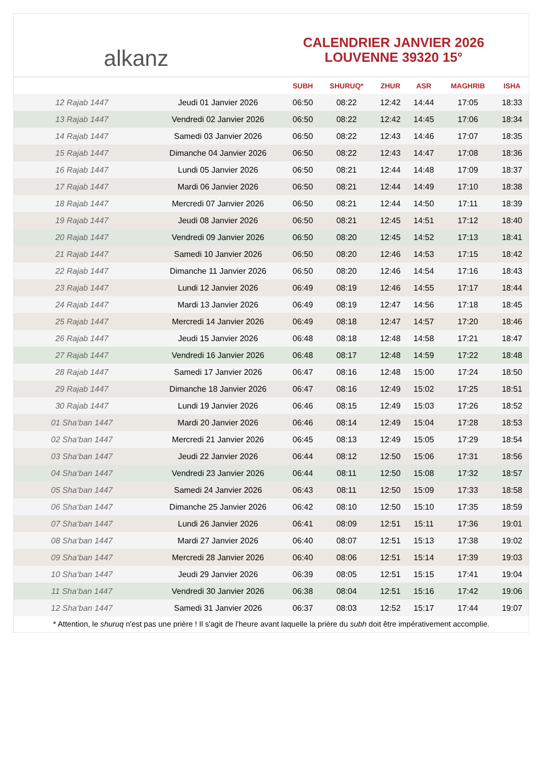alkanz
CALENDRIER JANVIER 2026
LOUVENNE 39320 15°
| | | SUBH | SHURUQ* | ZHUR | ASR | MAGHRIB | ISHA |
| --- | --- | --- | --- | --- | --- | --- | --- |
| 12 Rajab 1447 | Jeudi 01 Janvier 2026 | 06:50 | 08:22 | 12:42 | 14:44 | 17:05 | 18:33 |
| 13 Rajab 1447 | Vendredi 02 Janvier 2026 | 06:50 | 08:22 | 12:42 | 14:45 | 17:06 | 18:34 |
| 14 Rajab 1447 | Samedi 03 Janvier 2026 | 06:50 | 08:22 | 12:43 | 14:46 | 17:07 | 18:35 |
| 15 Rajab 1447 | Dimanche 04 Janvier 2026 | 06:50 | 08:22 | 12:43 | 14:47 | 17:08 | 18:36 |
| 16 Rajab 1447 | Lundi 05 Janvier 2026 | 06:50 | 08:21 | 12:44 | 14:48 | 17:09 | 18:37 |
| 17 Rajab 1447 | Mardi 06 Janvier 2026 | 06:50 | 08:21 | 12:44 | 14:49 | 17:10 | 18:38 |
| 18 Rajab 1447 | Mercredi 07 Janvier 2026 | 06:50 | 08:21 | 12:44 | 14:50 | 17:11 | 18:39 |
| 19 Rajab 1447 | Jeudi 08 Janvier 2026 | 06:50 | 08:21 | 12:45 | 14:51 | 17:12 | 18:40 |
| 20 Rajab 1447 | Vendredi 09 Janvier 2026 | 06:50 | 08:20 | 12:45 | 14:52 | 17:13 | 18:41 |
| 21 Rajab 1447 | Samedi 10 Janvier 2026 | 06:50 | 08:20 | 12:46 | 14:53 | 17:15 | 18:42 |
| 22 Rajab 1447 | Dimanche 11 Janvier 2026 | 06:50 | 08:20 | 12:46 | 14:54 | 17:16 | 18:43 |
| 23 Rajab 1447 | Lundi 12 Janvier 2026 | 06:49 | 08:19 | 12:46 | 14:55 | 17:17 | 18:44 |
| 24 Rajab 1447 | Mardi 13 Janvier 2026 | 06:49 | 08:19 | 12:47 | 14:56 | 17:18 | 18:45 |
| 25 Rajab 1447 | Mercredi 14 Janvier 2026 | 06:49 | 08:18 | 12:47 | 14:57 | 17:20 | 18:46 |
| 26 Rajab 1447 | Jeudi 15 Janvier 2026 | 06:48 | 08:18 | 12:48 | 14:58 | 17:21 | 18:47 |
| 27 Rajab 1447 | Vendredi 16 Janvier 2026 | 06:48 | 08:17 | 12:48 | 14:59 | 17:22 | 18:48 |
| 28 Rajab 1447 | Samedi 17 Janvier 2026 | 06:47 | 08:16 | 12:48 | 15:00 | 17:24 | 18:50 |
| 29 Rajab 1447 | Dimanche 18 Janvier 2026 | 06:47 | 08:16 | 12:49 | 15:02 | 17:25 | 18:51 |
| 30 Rajab 1447 | Lundi 19 Janvier 2026 | 06:46 | 08:15 | 12:49 | 15:03 | 17:26 | 18:52 |
| 01 Sha‘ban 1447 | Mardi 20 Janvier 2026 | 06:46 | 08:14 | 12:49 | 15:04 | 17:28 | 18:53 |
| 02 Sha‘ban 1447 | Mercredi 21 Janvier 2026 | 06:45 | 08:13 | 12:49 | 15:05 | 17:29 | 18:54 |
| 03 Sha‘ban 1447 | Jeudi 22 Janvier 2026 | 06:44 | 08:12 | 12:50 | 15:06 | 17:31 | 18:56 |
| 04 Sha‘ban 1447 | Vendredi 23 Janvier 2026 | 06:44 | 08:11 | 12:50 | 15:08 | 17:32 | 18:57 |
| 05 Sha‘ban 1447 | Samedi 24 Janvier 2026 | 06:43 | 08:11 | 12:50 | 15:09 | 17:33 | 18:58 |
| 06 Sha‘ban 1447 | Dimanche 25 Janvier 2026 | 06:42 | 08:10 | 12:50 | 15:10 | 17:35 | 18:59 |
| 07 Sha‘ban 1447 | Lundi 26 Janvier 2026 | 06:41 | 08:09 | 12:51 | 15:11 | 17:36 | 19:01 |
| 08 Sha‘ban 1447 | Mardi 27 Janvier 2026 | 06:40 | 08:07 | 12:51 | 15:13 | 17:38 | 19:02 |
| 09 Sha‘ban 1447 | Mercredi 28 Janvier 2026 | 06:40 | 08:06 | 12:51 | 15:14 | 17:39 | 19:03 |
| 10 Sha‘ban 1447 | Jeudi 29 Janvier 2026 | 06:39 | 08:05 | 12:51 | 15:15 | 17:41 | 19:04 |
| 11 Sha‘ban 1447 | Vendredi 30 Janvier 2026 | 06:38 | 08:04 | 12:51 | 15:16 | 17:42 | 19:06 |
| 12 Sha‘ban 1447 | Samedi 31 Janvier 2026 | 06:37 | 08:03 | 12:52 | 15:17 | 17:44 | 19:07 |
* Attention, le shuruq n'est pas une prière ! Il s'agit de l'heure avant laquelle la prière du subh doit être impérativement accomplie.